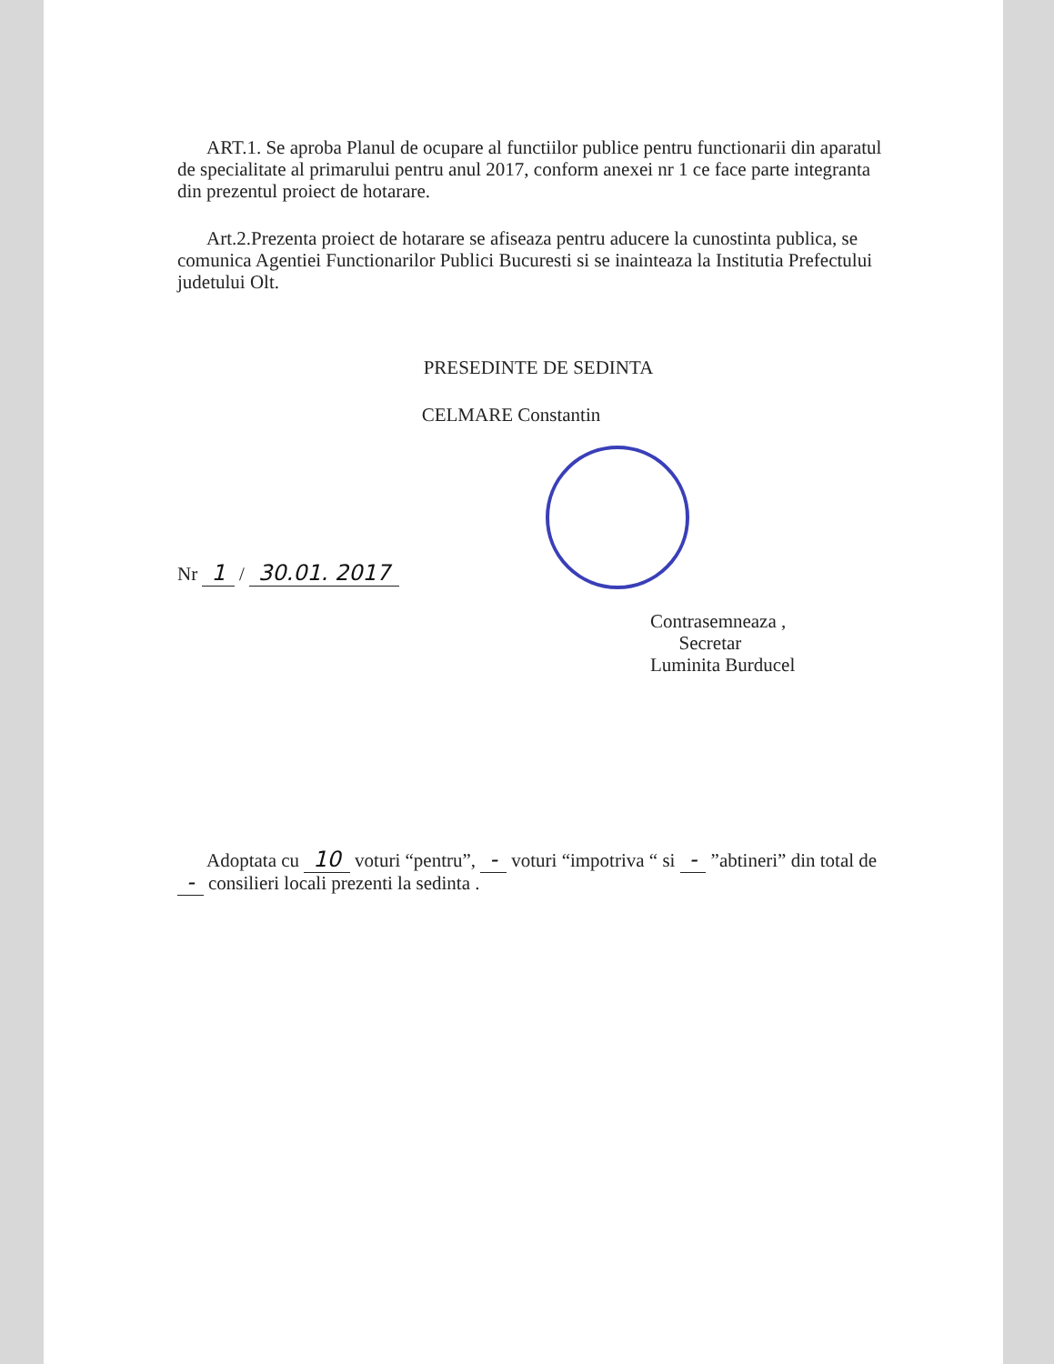ART.1. Se aproba Planul de ocupare al functiilor publice pentru functionarii din aparatul de specialitate al primarului pentru anul 2017, conform anexei nr 1 ce face parte integranta din prezentul proiect de hotarare.
Art.2.Prezenta proiect de hotarare se afiseaza pentru aducere la cunostinta publica, se comunica Agentiei Functionarilor Publici Bucuresti si se inainteaza la Institutia Prefectului judetului Olt.
PRESEDINTE DE SEDINTA
CELMARE Constantin
Nr 1 / 30.01. 2017
Contrasemneaza ,
Secretar
Luminita Burducel
Adoptata cu 10 voturi “pentru”, - voturi “impotriva “ si - ”abtineri” din total de - consilieri locali prezenti la sedinta .